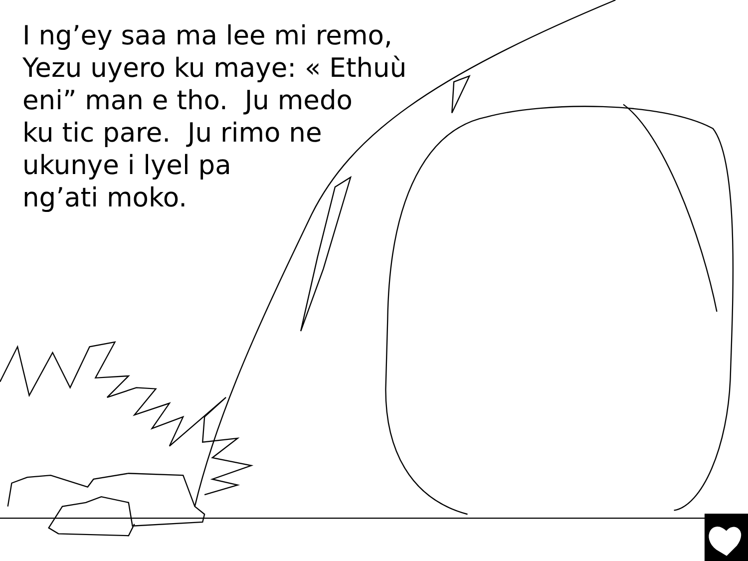I ng’ey saa ma lee mi remo, Yezu uyero ku maye: « Ethuù eni” man e tho. Ju medo
ku tic pare. Ju rimo ne
ukunye i lyel pa
ng’ati moko.